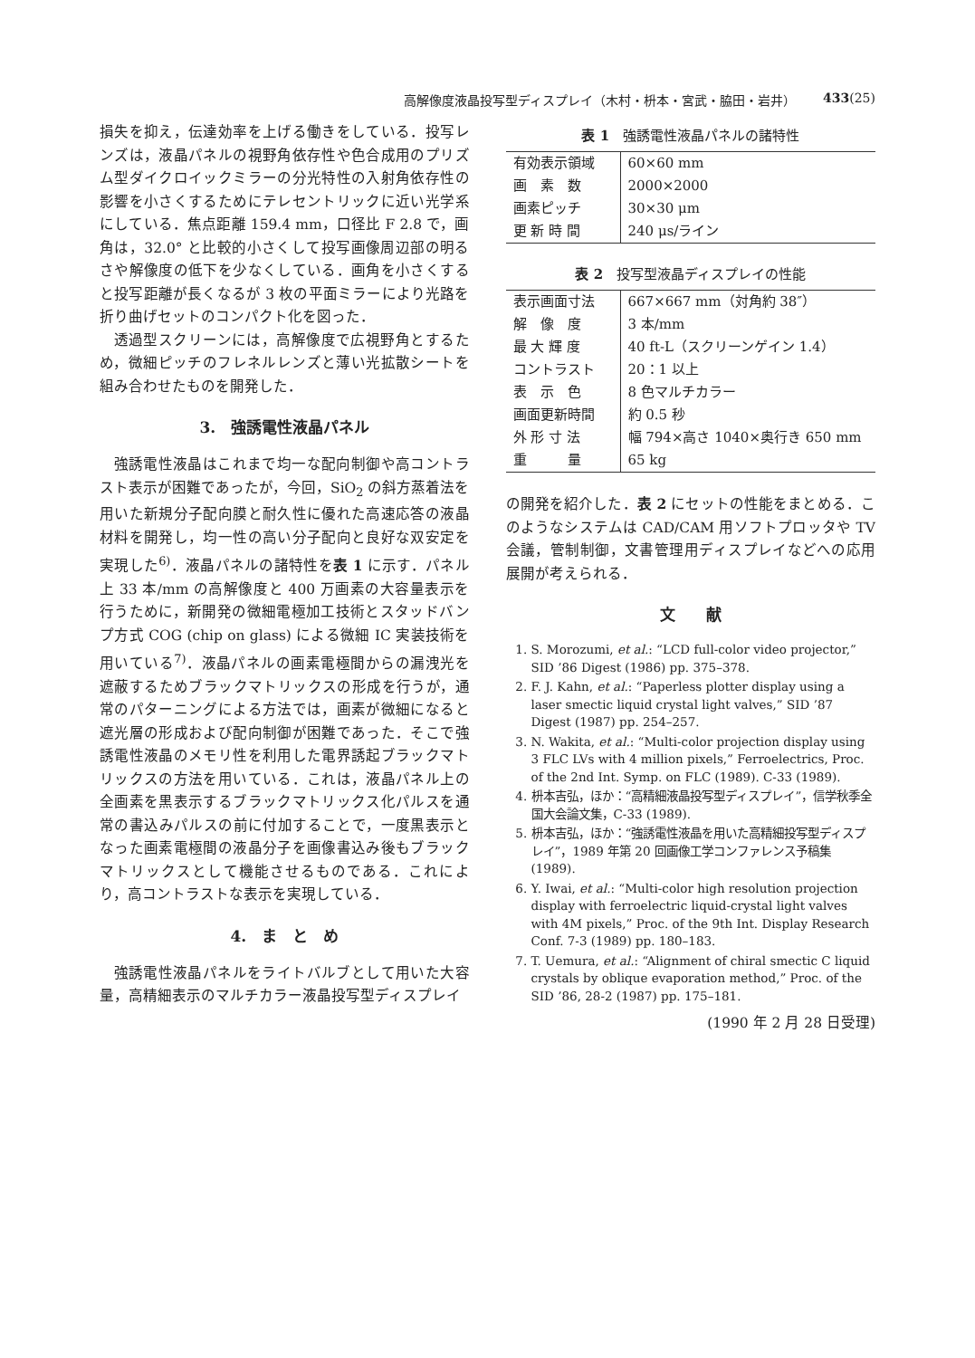高解像度液晶投写型ディスプレイ（木村・枡本・宮武・脇田・岩井） 433(25)
損失を抑え，伝達効率を上げる働きをしている．投写レンズは，液晶パネルの視野角依存性や色合成用のプリズム型ダイクロイックミラーの分光特性の入射角依存性の影響を小さくするためにテレセントリックに近い光学系にしている．焦点距離 159.4 mm，口径比 F 2.8 で，画角は，32.0° と比較的小さくして投写画像周辺部の明るさや解像度の低下を少なくしている．画角を小さくすると投写距離が長くなるが 3 枚の平面ミラーにより光路を折り曲げセットのコンパクト化を図った．
透過型スクリーンには，高解像度で広視野角とするため，微細ピッチのフレネルレンズと薄い光拡散シートを組み合わせたものを開発した．
3.　強誘電性液晶パネル
強誘電性液晶はこれまで均一な配向制御や高コントラスト表示が困難であったが，今回，SiO<sub>2</sub> の斜方蒸着法を用いた新規分子配向膜と耐久性に優れた高速応答の液晶材料を開発し，均一性の高い分子配向と良好な双安定を実現した<sup>6)</sup>．液晶パネルの諸特性を表 1 に示す．パネル上 33 本/mm の高解像度と 400 万画素の大容量表示を行うために，新開発の微細電極加工技術とスタッドバンプ方式 COG (chip on glass) による微細 IC 実装技術を用いている<sup>7)</sup>．液晶パネルの画素電極間からの漏洩光を遮蔽するためブラックマトリックスの形成を行うが，通常のパターニングによる方法では，画素が微細になると遮光層の形成および配向制御が困難であった．そこで強誘電性液晶のメモリ性を利用した電界誘起ブラックマトリックスの方法を用いている．これは，液晶パネル上の全画素を黒表示するブラックマトリックス化パルスを通常の書込みパルスの前に付加することで，一度黒表示となった画素電極間の液晶分子を画像書込み後もブラックマトリックスとして機能させるものである．これにより，高コントラストな表示を実現している．
4.　ま　と　め
強誘電性液晶パネルをライトバルブとして用いた大容量，高精細表示のマルチカラー液晶投写型ディスプレイ
表 1　強誘電性液晶パネルの諸特性
| 有効表示領域 | 60×60 mm |
| 画 素 数 | 2000×2000 |
| 画素ピッチ | 30×30 μm |
| 更 新 時 間 | 240 μs/ライン |
表 2　投写型液晶ディスプレイの性能
| 表示画面寸法 | 667×667 mm（対角約 38″） |
| 解 像 度 | 3 本/mm |
| 最 大 輝 度 | 40 ft-L（スクリーンゲイン 1.4） |
| コントラスト | 20：1 以上 |
| 表 示 色 | 8 色マルチカラー |
| 画面更新時間 | 約 0.5 秒 |
| 外 形 寸 法 | 幅 794×高さ 1040×奥行き 650 mm |
| 重 量 | 65 kg |
の開発を紹介した．表 2 にセットの性能をまとめる．このようなシステムは CAD/CAM 用ソフトプロッタや TV 会議，管制制御，文書管理用ディスプレイなどへの応用展開が考えられる．
文　　献
1. S. Morozumi, et al.: “LCD full-color video projector,” SID ’86 Digest (1986) pp. 375–378.
2. F. J. Kahn, et al.: “Paperless plotter display using a laser smectic liquid crystal light valves,” SID ’87 Digest (1987) pp. 254–257.
3. N. Wakita, et al.: “Multi-color projection display using 3 FLC LVs with 4 million pixels,” Ferroelectrics, Proc. of the 2nd Int. Symp. on FLC (1989). C-33 (1989).
4. 枡本吉弘，ほか：“高精細液晶投写型ディスプレイ”，信学秋季全国大会論文集，C-33 (1989).
5. 枡本吉弘，ほか：“強誘電性液晶を用いた高精細投写型ディスプレイ”，1989 年第 20 回画像工学コンファレンス予稿集 (1989).
6. Y. Iwai, et al.: “Multi-color high resolution projection display with ferroelectric liquid-crystal light valves with 4M pixels,” Proc. of the 9th Int. Display Research Conf. 7-3 (1989) pp. 180–183.
7. T. Uemura, et al.: “Alignment of chiral smectic C liquid crystals by oblique evaporation method,” Proc. of the SID ’86, 28-2 (1987) pp. 175–181.
(1990 年 2 月 28 日受理)